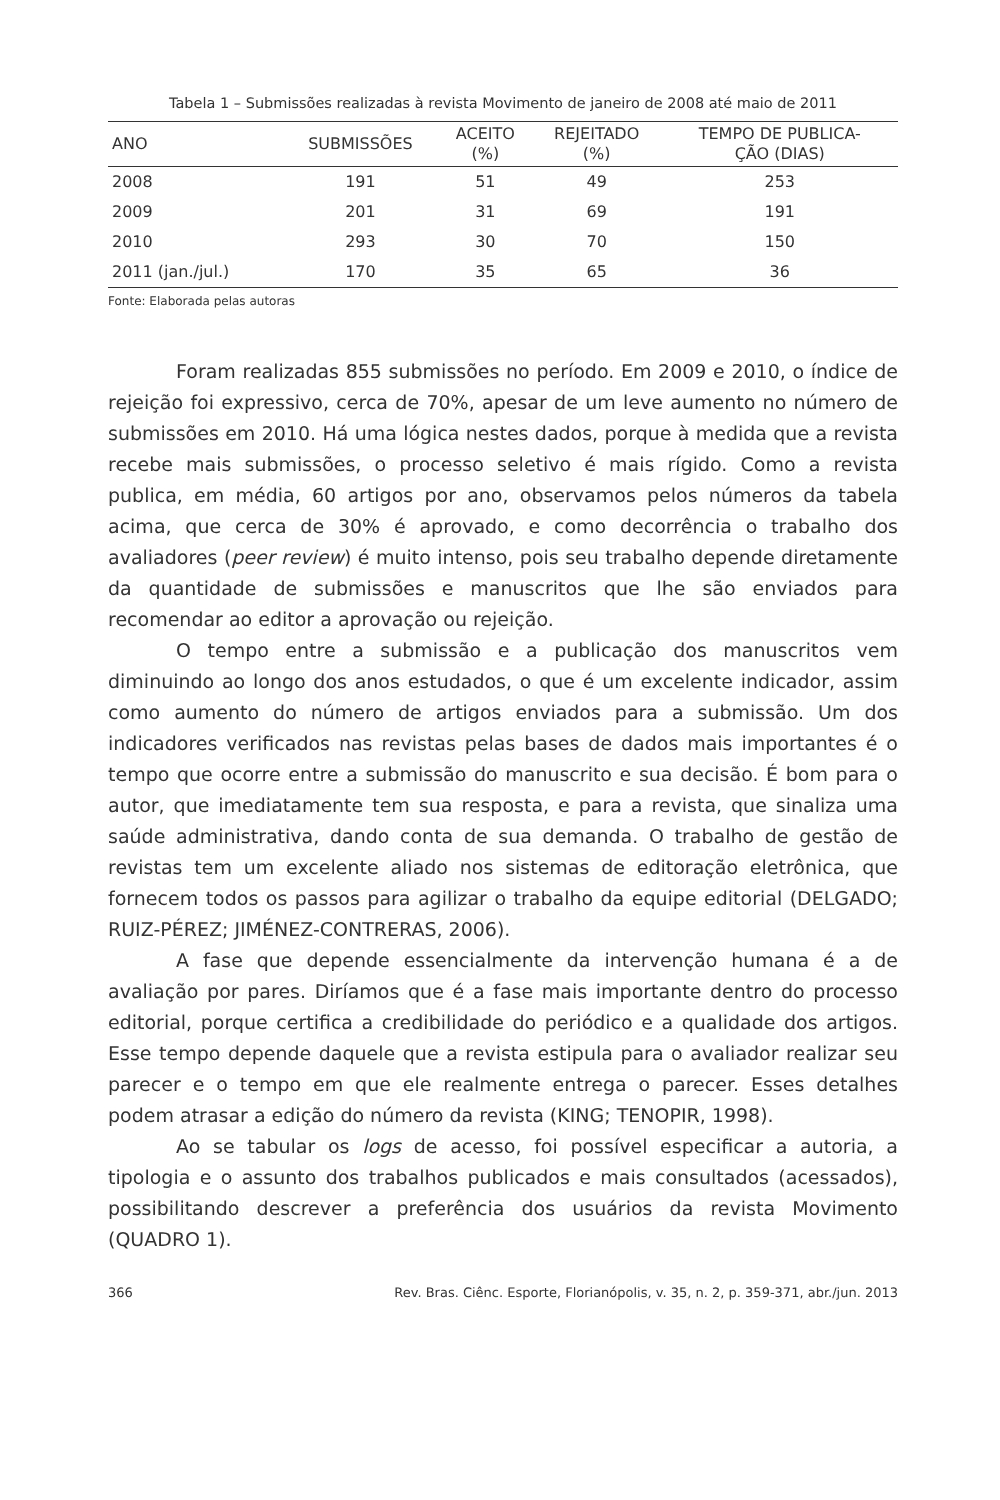Tabela 1 – Submissões realizadas à revista Movimento de janeiro de 2008 até maio de 2011
| ANO | SUBMISSÕES | ACEITO (%) | REJEITADO (%) | TEMPO DE PUBLICA- ÇÃO (DIAS) |
| --- | --- | --- | --- | --- |
| 2008 | 191 | 51 | 49 | 253 |
| 2009 | 201 | 31 | 69 | 191 |
| 2010 | 293 | 30 | 70 | 150 |
| 2011 (jan./jul.) | 170 | 35 | 65 | 36 |
Fonte: Elaborada pelas autoras
Foram realizadas 855 submissões no período. Em 2009 e 2010, o índice de rejeição foi expressivo, cerca de 70%, apesar de um leve aumento no número de submissões em 2010. Há uma lógica nestes dados, porque à medida que a revista recebe mais submissões, o processo seletivo é mais rígido. Como a revista publica, em média, 60 artigos por ano, observamos pelos números da tabela acima, que cerca de 30% é aprovado, e como decorrência o trabalho dos avaliadores (peer review) é muito intenso, pois seu trabalho depende diretamente da quantidade de submissões e manuscritos que lhe são enviados para recomendar ao editor a aprovação ou rejeição.
O tempo entre a submissão e a publicação dos manuscritos vem diminuindo ao longo dos anos estudados, o que é um excelente indicador, assim como aumento do número de artigos enviados para a submissão. Um dos indicadores verificados nas revistas pelas bases de dados mais importantes é o tempo que ocorre entre a submissão do manuscrito e sua decisão. É bom para o autor, que imediatamente tem sua resposta, e para a revista, que sinaliza uma saúde administrativa, dando conta de sua demanda. O trabalho de gestão de revistas tem um excelente aliado nos sistemas de editoração eletrônica, que fornecem todos os passos para agilizar o trabalho da equipe editorial (DELGADO; RUIZ-PÉREZ; JIMÉNEZ-CONTRERAS, 2006).
A fase que depende essencialmente da intervenção humana é a de avaliação por pares. Diríamos que é a fase mais importante dentro do processo editorial, porque certifica a credibilidade do periódico e a qualidade dos artigos. Esse tempo depende daquele que a revista estipula para o avaliador realizar seu parecer e o tempo em que ele realmente entrega o parecer. Esses detalhes podem atrasar a edição do número da revista (KING; TENOPIR, 1998).
Ao se tabular os logs de acesso, foi possível especificar a autoria, a tipologia e o assunto dos trabalhos publicados e mais consultados (acessados), possibilitando descrever a preferência dos usuários da revista Movimento (QUADRO 1).
366 Rev. Bras. Ciênc. Esporte, Florianópolis, v. 35, n. 2, p. 359-371, abr./jun. 2013